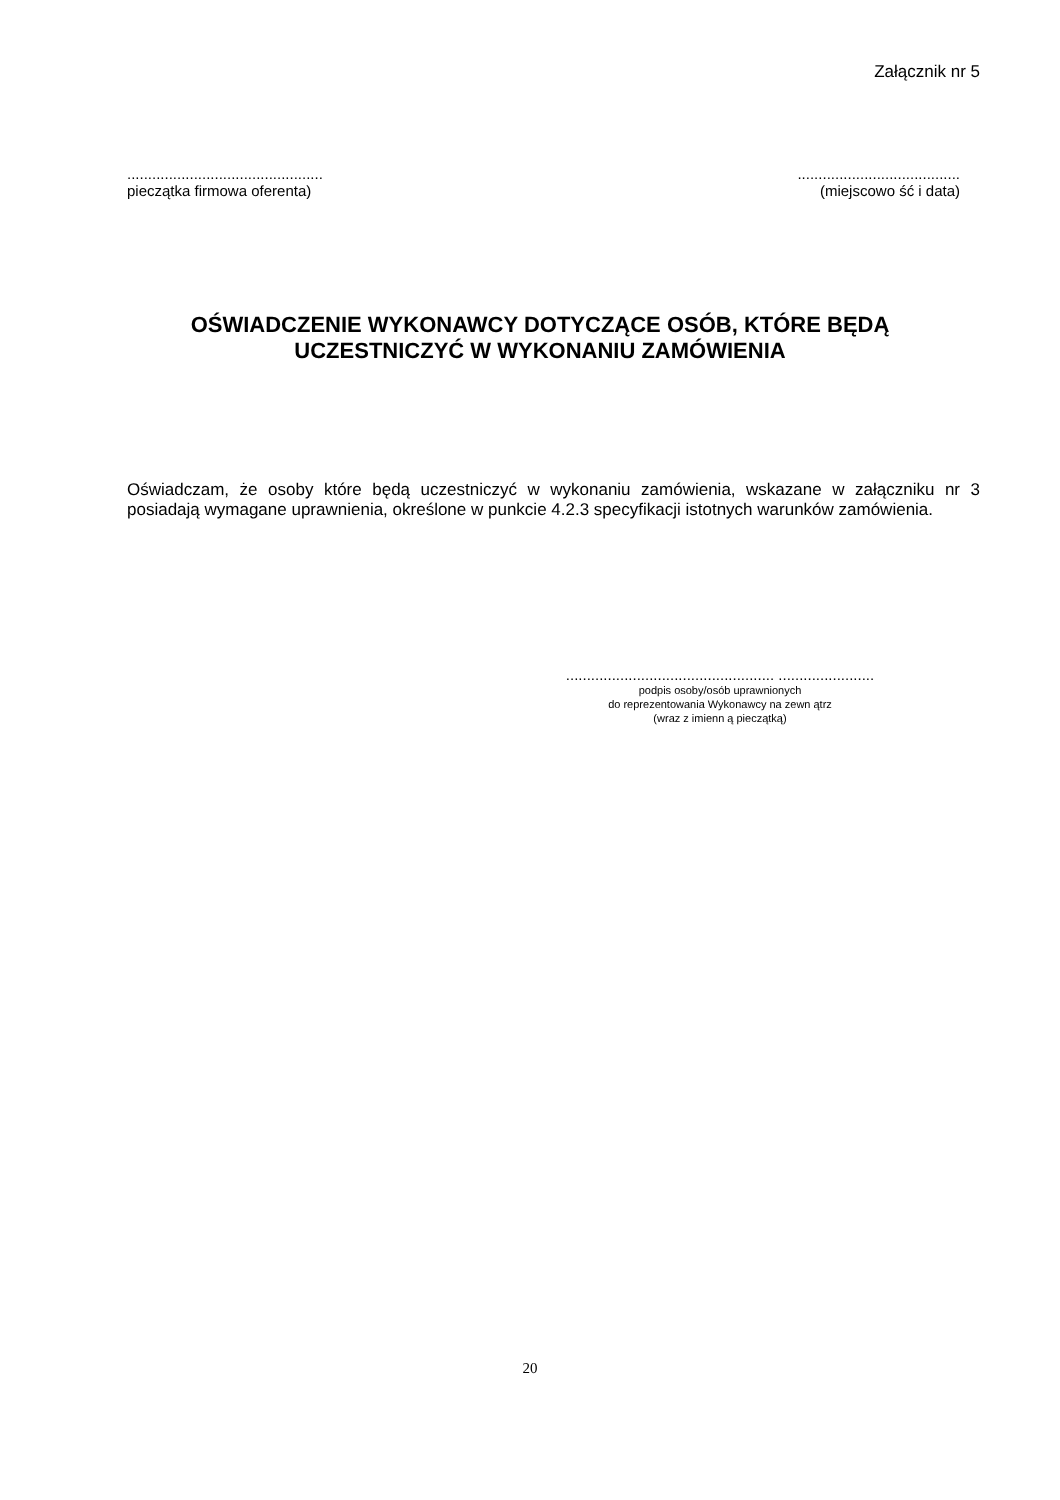Załącznik nr 5
...............................................
pieczątka firmowa oferenta)
.......................................
(miejscowo ść i data)
OŚWIADCZENIE WYKONAWCY DOTYCZĄCE OSÓB, KTÓRE BĘDĄ
UCZESTNICZYĆ W WYKONANIU ZAMÓWIENIA
Oświadczam, że osoby które będą uczestniczyć w wykonaniu zamówienia, wskazane w załączniku nr 3 posiadają wymagane uprawnienia, określone w punkcie 4.2.3 specyfikacji istotnych warunków zamówienia.
.................................................. .......................
podpis osoby/osób uprawnionych
do reprezentowania Wykonawcy na zewn ątrz
(wraz z imienn ą pieczątką)
20